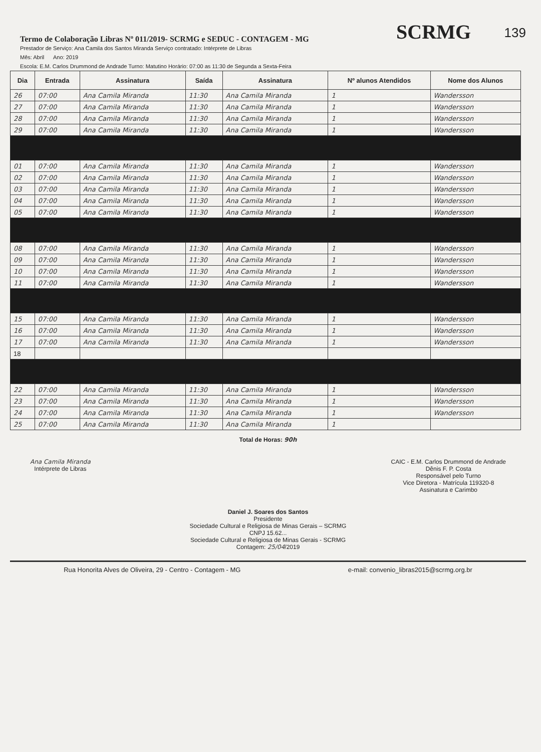139
Termo de Colaboração Libras Nº 011/2019- SCRMG e SEDUC - CONTAGEM - MG
SCRMG
Prestador de Serviço: Ana Camila dos Santos Miranda Serviço contratado: Intérprete de Libras
Mês: Abril Ano: 2019
Escola: E.M. Carlos Drummond de Andrade Turno: Matutino Horário: 07:00 as 11:30 de Segunda a Sexta-Feira
| Dia | Entrada | Assinatura | Saída | Assinatura | Nº alunos Atendidos | Nome dos Alunos |
| --- | --- | --- | --- | --- | --- | --- |
| 26 | 07:00 | Ana Camila Miranda | 11:30 | Ana Camila Miranda | 1 | Wandersson |
| 27 | 07:00 | Ana Camila Miranda | 11:30 | Ana Camila Miranda | 1 | Wandersson |
| 28 | 07:00 | Ana Camila Miranda | 11:30 | Ana Camila Miranda | 1 | Wandersson |
| 29 | 07:00 | Ana Camila Miranda | 11:30 | Ana Camila Miranda | 1 | Wandersson |
| 01 | 07:00 | Ana Camila Miranda | 11:30 | Ana Camila Miranda | 1 | Wandersson |
| 02 | 07:00 | Ana Camila Miranda | 11:30 | Ana Camila Miranda | 1 | Wandersson |
| 03 | 07:00 | Ana Camila Miranda | 11:30 | Ana Camila Miranda | 1 | Wandersson |
| 04 | 07:00 | Ana Camila Miranda | 11:30 | Ana Camila Miranda | 1 | Wandersson |
| 05 | 07:00 | Ana Camila Miranda | 11:30 | Ana Camila Miranda | 1 | Wandersson |
| 08 | 07:00 | Ana Camila Miranda | 11:30 | Ana Camila Miranda | 1 | Wandersson |
| 09 | 07:00 | Ana Camila Miranda | 11:30 | Ana Camila Miranda | 1 | Wandersson |
| 10 | 07:00 | Ana Camila Miranda | 11:30 | Ana Camila Miranda | 1 | Wandersson |
| 11 | 07:00 | Ana Camila Miranda | 11:30 | Ana Camila Miranda | 1 | Wandersson |
| 15 | 07:00 | Ana Camila Miranda | 11:30 | Ana Camila Miranda | 1 | Wandersson |
| 16 | 07:00 | Ana Camila Miranda | 11:30 | Ana Camila Miranda | 1 | Wandersson |
| 17 | 07:00 | Ana Camila Miranda | 11:30 | Ana Camila Miranda | 1 | Wandersson |
| 18 | | | | | | |
| 22 | 07:00 | Ana Camila Miranda | 11:30 | Ana Camila Miranda | 1 | Wandersson |
| 23 | 07:00 | Ana Camila Miranda | 11:30 | Ana Camila Miranda | 1 | Wandersson |
| 24 | 07:00 | Ana Camila Miranda | 11:30 | Ana Camila Miranda | 1 | Wandersson |
| 25 | 07:00 | Ana Camila Miranda | 11:30 | Ana Camila Miranda | 1 | |
Total de Horas: 90h
Ana Camila Miranda
Intérprete de Libras
CAIC - E.M. Carlos Drummond de Andrade
Dênis F. P. Costa
Responsável pelo Turno
Vice Diretora - Matrícula 119320-8
Assinatura e Carimbo
Daniel J. Soares dos Santos
Presidente
Sociedade Cultural e Religiosa de Minas Gerais – SCRMG
CNPJ 15.62...
Sociedade Cultural e Religiosa de Minas Gerais - SCRMG
Contagem: 25/04/2019
Rua Honorita Alves de Oliveira, 29 - Centro - Contagem - MG e-mail: convenio_libras2015@scrmg.org.br